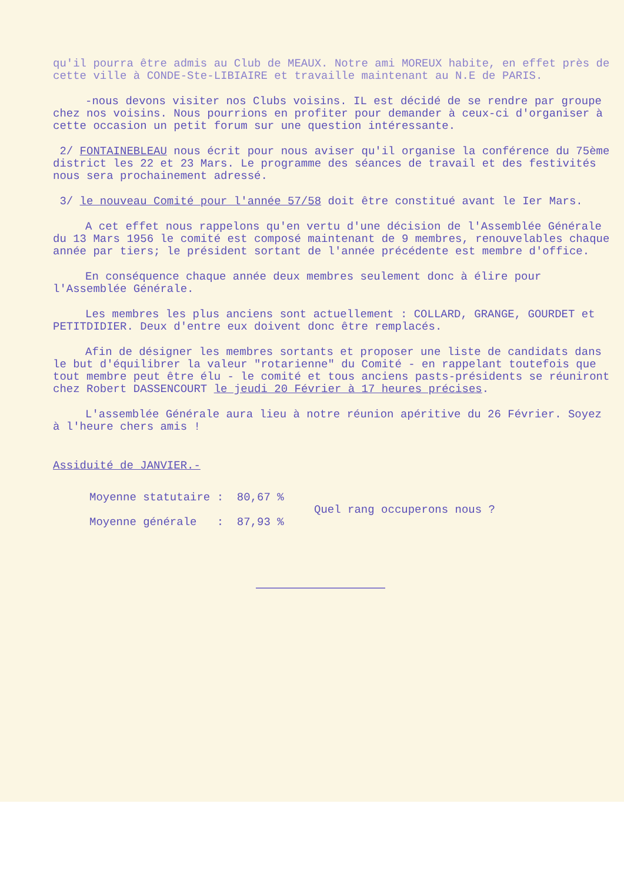qu'il pourra être admis au Club de MEAUX. Notre ami MOREUX habite, en effet près de cette ville à CONDE-Ste-LIBIAIRE et travaille maintenant au N.E de PARIS.
-nous devons visiter nos Clubs voisins. IL est décidé de se rendre par groupe chez nos voisins. Nous pourrions en profiter pour demander à ceux-ci d'organiser à cette occasion un petit forum sur une question intéressante.
2/ FONTAINEBLEAU nous écrit pour nous aviser qu'il organise la conférence du 75ème district les 22 et 23 Mars. Le programme des séances de travail et des festivités nous sera prochainement adressé.
3/ le nouveau Comité pour l'année 57/58 doit être constitué avant le Ier Mars.
A cet effet nous rappelons qu'en vertu d'une décision de l'Assemblée Générale du 13 Mars 1956 le comité est composé maintenant de 9 membres, renouvelables chaque année par tiers; le président sortant de l'année précédente est membre d'office.
En conséquence chaque année deux membres seulement donc à élire pour l'Assemblée Générale.
Les membres les plus anciens sont actuellement : COLLARD, GRANGE, GOURDET et PETITDIDIER. Deux d'entre eux doivent donc être remplacés.
Afin de désigner les membres sortants et proposer une liste de candidats dans le but d'équilibrer la valeur "rotarienne" du Comité - en rappelant toutefois que tout membre peut être élu - le comité et tous anciens pasts-présidents se réuniront chez Robert DASSENCOURT le jeudi 20 Février à 17 heures précises.
L'assemblée Générale aura lieu à notre réunion apéritive du 26 Février. Soyez à l'heure chers amis !
Assiduité de JANVIER.-
Moyenne statutaire : 80,67 %
Moyenne générale : 87,93 %
Quel rang occuperons nous ?